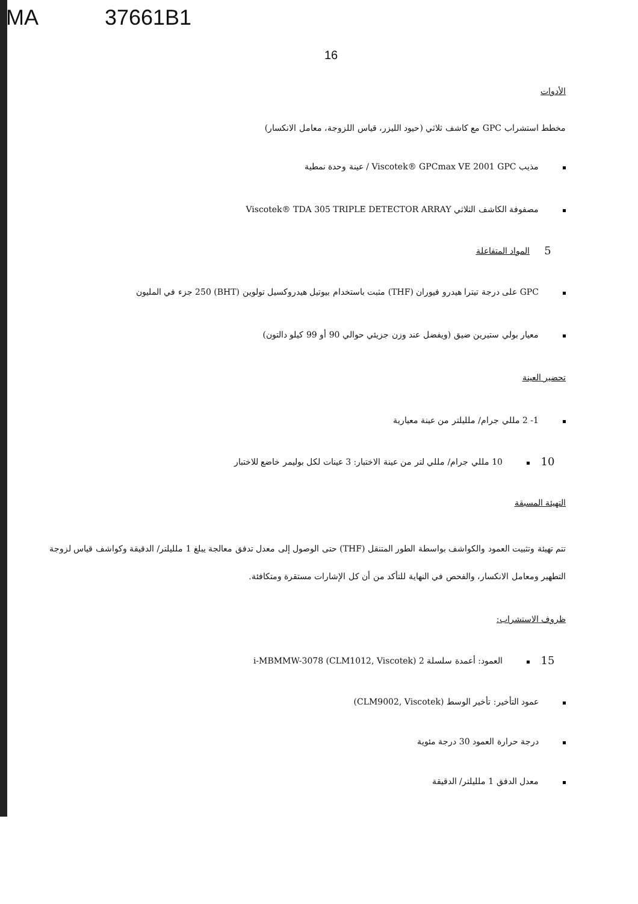MA 37661B1
16
الأدوات
مخطط استشراب GPC مع كاشف ثلاثي (حيود الليزر، قياس اللزوجة، معامل الانكسار)
مذيب Viscotek® GPCmax VE 2001 GPC / عينة وحدة نمطية
مصفوفة الكاشف الثلاثي Viscotek® TDA 305 TRIPLE DETECTOR ARRAY
5
المواد المتفاعلة
GPC على درجة تيترا هيدرو فيوران (THF) مثبت باستخدام بيوتيل هيدروكسيل تولوين (BHT) 250 جزء في المليون
معيار بولي ستيرين ضيق (ويفضل عند وزن جزيئي حوالي 90 أو 99 كيلو دالتون)
تحضير العينة
1- 2 مللي جرام/ ملليلتر من عينة معيارية
10
10 مللي جرام/ مللي لتر من عينة الاختبار: 3 عينات لكل بوليمر خاضع للاختبار
التهيئة المسبقة
تتم تهيئة وتثبيت العمود والكواشف بواسطة الطور المتنقل (THF) حتى الوصول إلى معدل تدفق معالجة يبلغ 1 ملليلتر/ الدقيقة وكواشف قياس لزوجة التطهير ومعامل الانكسار، والفحص في النهاية للتأكد من أن كل الإشارات مستقرة ومتكافئة.
ظروف الاستشراب:
15
العمود: أعمدة سلسلة 2 i-MBMMW-3078 (CLM1012, Viscotek)
عمود التأخير: تأخير الوسط (CLM9002, Viscotek)
درجة حرارة العمود 30 درجة مئوية
معدل الدفق 1 ملليلتر/ الدقيقة